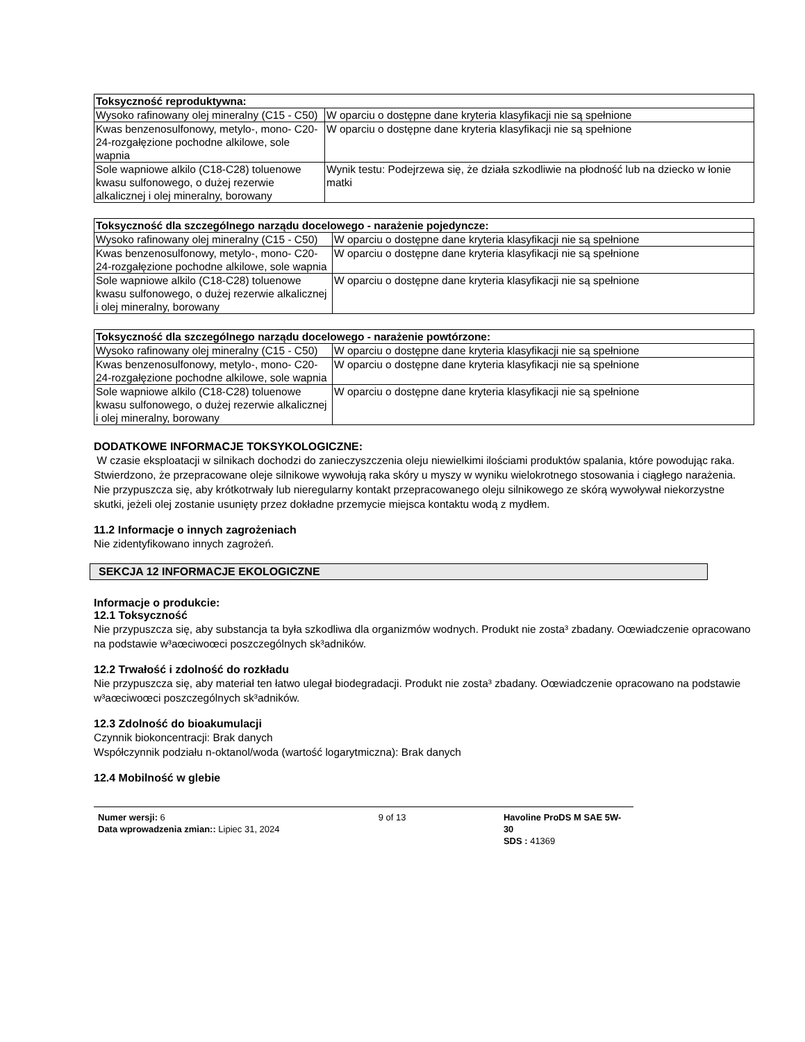| Toksyczność reproduktywna: | |
| --- | --- |
| Wysoko rafinowany olej mineralny (C15 - C50) | W oparciu o dostępne dane kryteria klasyfikacji nie są spełnione |
| Kwas benzenosulfonowy, metylo-, mono- C20-24-rozgałęzione pochodne alkilowe, sole wapnia | W oparciu o dostępne dane kryteria klasyfikacji nie są spełnione |
| Sole wapniowe alkilo (C18-C28) toluenowe kwasu sulfonowego, o dużej rezerwie alkalicznej i olej mineralny, borowany | Wynik testu: Podejrzewa się, że działa szkodliwie na płodność lub na dziecko w łonie matki |
| Toksyczność dla szczególnego narządu docelowego - narażenie pojedyncze: | |
| --- | --- |
| Wysoko rafinowany olej mineralny (C15 - C50) | W oparciu o dostępne dane kryteria klasyfikacji nie są spełnione |
| Kwas benzenosulfonowy, metylo-, mono- C20-24-rozgałęzione pochodne alkilowe, sole wapnia | W oparciu o dostępne dane kryteria klasyfikacji nie są spełnione |
| Sole wapniowe alkilo (C18-C28) toluenowe kwasu sulfonowego, o dużej rezerwie alkalicznej i olej mineralny, borowany | W oparciu o dostępne dane kryteria klasyfikacji nie są spełnione |
| Toksyczność dla szczególnego narządu docelowego - narażenie powtórzone: | |
| --- | --- |
| Wysoko rafinowany olej mineralny (C15 - C50) | W oparciu o dostępne dane kryteria klasyfikacji nie są spełnione |
| Kwas benzenosulfonowy, metylo-, mono- C20-24-rozgałęzione pochodne alkilowe, sole wapnia | W oparciu o dostępne dane kryteria klasyfikacji nie są spełnione |
| Sole wapniowe alkilo (C18-C28) toluenowe kwasu sulfonowego, o dużej rezerwie alkalicznej i olej mineralny, borowany | W oparciu o dostępne dane kryteria klasyfikacji nie są spełnione |
DODATKOWE INFORMACJE TOKSYKOLOGICZNE:
W czasie eksploatacji w silnikach dochodzi do zanieczyszczenia oleju niewielkimi ilościami produktów spalania, które powodując raka. Stwierdzono, że przepracowane oleje silnikowe wywołują raka skóry u myszy w wyniku wielokrotnego stosowania i ciągłego narażenia. Nie przypuszcza się, aby krótkotrwały lub nieregularny kontakt przepracowanego oleju silnikowego ze skórą wywoływał niekorzystne skutki, jeżeli olej zostanie usunięty przez dokładne przemycie miejsca kontaktu wodą z mydłem.
11.2 Informacje o innych zagrożeniach
Nie zidentyfikowano innych zagrożeń.
SEKCJA 12 INFORMACJE EKOLOGICZNE
Informacje o produkcie:
12.1 Toksyczność
Nie przypuszcza się, aby substancja ta była szkodliwa dla organizmów wodnych. Produkt nie zosta³ zbadany. Oœwiadczenie opracowano na podstawie w³aœciwoœci poszczególnych sk³adników.
12.2 Trwałość i zdolność do rozkładu
Nie przypuszcza się, aby materiał ten łatwo ulegał biodegradacji. Produkt nie zosta³ zbadany. Oœwiadczenie opracowano na podstawie w³aœciwoœci poszczególnych sk³adników.
12.3 Zdolność do bioakumulacji
Czynnik biokoncentracji: Brak danych
Współczynnik podziału n-oktanol/woda (wartość logarytmiczna): Brak danych
12.4 Mobilność w glebie
Numer wersji: 6
Data wprowadzenia zmian:: Lipiec 31, 2024
9 of 13 Havoline ProDS M SAE 5W-30
SDS : 41369